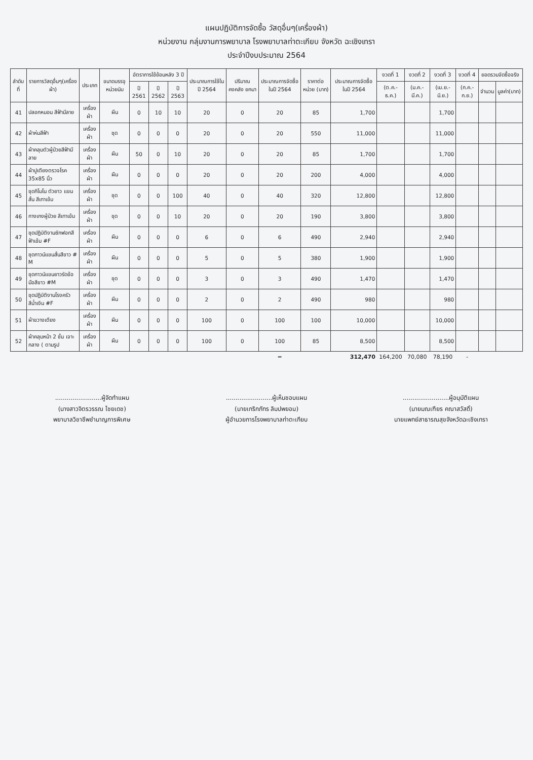แผนปฏิบัติการจัดซื้อ วัสดุอื่นๆ(เครื่องผ้า)
หน่วยงาน กลุ่มงานการพยาบาล โรงพยาบาลท่าตะเกียบ จังหวัด ฉะเชิงเทรา
ประจำปีงบประมาณ 2564
| ลำดับที่ | รายการวัสดุอื่นๆ(เครื่องผ้า) | ประเภท | ขนาดบรรจุ หน่วยนับ | อัตราการใช้ย้อนหลัง 3 ปี | | | ประมาณการใช้ใน ปี 2564 | ปริมาณคงคลัง ยกมา | ประมาณการจัดซื้อ ในปี 2564 | ราคาต่อหน่วย (บาท) | ประมาณการจัดซื้อ ในปี 2564 | งวดที่ 1 | งวดที่ 2 | งวดที่ 3 | งวดที่ 4 | ยอดรวมจัดซื้อจริง | |
| --- | --- | --- | --- | --- | --- | --- | --- | --- | --- | --- | --- | --- | --- | --- | --- | --- | --- |
| | | | | ปี 2561 | ปี 2562 | ปี 2563 | | | | | | (ต.ค.-ธ.ค.) | (ม.ค.-มี.ค.) | (เม.ย.-มิ.ย.) | (ก.ค.-ก.ย.) | จำนวน | มูลค่า(บาท) |
| 41 | ปลอกหมอน สีฟ้ามีลาย | เครื่องผ้า | ผืน | 0 | 10 | 10 | 20 | 0 | 20 | 85 | 1,700 | | | 1,700 | | | |
| 42 | ผ้าห่มสีฟ้า | เครื่องผ้า | ชุด | 0 | 0 | 0 | 20 | 0 | 20 | 550 | 11,000 | | | 11,000 | | | |
| 43 | ผ้าคลุมตัวผู้ป่วยสีฟ้ามีลาย | เครื่องผ้า | ผืน | 50 | 0 | 10 | 20 | 0 | 20 | 85 | 1,700 | | | 1,700 | | | |
| 44 | ผ้าปูเตียงตรวจโรค 35x85 นิ้ว | เครื่องผ้า | ผืน | 0 | 0 | 0 | 20 | 0 | 20 | 200 | 4,000 | | | 4,000 | | | |
| 45 | ชุดกิโมโน ตัวยาว แขนสั้น สีเทาเข้ม | เครื่องผ้า | ชุด | 0 | 0 | 100 | 40 | 0 | 40 | 320 | 12,800 | | | 12,800 | | | |
| 46 | กางเกงผู้ป่วย สีเทาเข้ม | เครื่องผ้า | ชุด | 0 | 0 | 10 | 20 | 0 | 20 | 190 | 3,800 | | | 3,800 | | | |
| 47 | ชุดปฏิบัติงานซักฟอกสีฟ้าเข้ม #F | เครื่องผ้า | ผืน | 0 | 0 | 0 | 6 | 0 | 6 | 490 | 2,940 | | | 2,940 | | | |
| 48 | ชุดกาวน์แขนสั้นสีขาว # M | เครื่องผ้า | ผืน | 0 | 0 | 0 | 5 | 0 | 5 | 380 | 1,900 | | | 1,900 | | | |
| 49 | ชุดกาวน์แขนยาวรัดข้อมือสีขาว #M | เครื่องผ้า | ชุด | 0 | 0 | 0 | 3 | 0 | 3 | 490 | 1,470 | | | 1,470 | | | |
| 50 | ชุดปฏิบัติงานโรงครัวสีน้ำเงิน #F | เครื่องผ้า | ผืน | 0 | 0 | 0 | 2 | 0 | 2 | 490 | 980 | | | 980 | | | |
| 51 | ผ้าขวางเตียง | เครื่องผ้า | ผืน | 0 | 0 | 0 | 100 | 0 | 100 | 100 | 10,000 | | | 10,000 | | | |
| 52 | ผ้าคลุมหน้า 2 ชั้น เจาะกลาง ( ตามรูป | เครื่องผ้า | ผืน | 0 | 0 | 0 | 100 | 0 | 100 | 85 | 8,500 | | | 8,500 | | | |
| | | | | | | | | | = | | 312,470 | 164,200 | 70,080 | 78,190 | - | | |
........................ผู้จัดทำแผน
(นางสาวจิตรวรรณ ไชยเดช)
พยาบาลวิชาชีพชำนาญการพิเศษ
........................ผู้เห็นชอบแผน
(นายเกริกภัทร ลิมปพยอม)
ผู้อำนวยการโรงพยาบาลท่าตะเกียบ
........................ผู้อนุมัติแผน
(นายมณเฑียร คณาสวัสดิ์)
นายแพทย์สาธารณสุขจังหวัดฉะเชิงเทรา